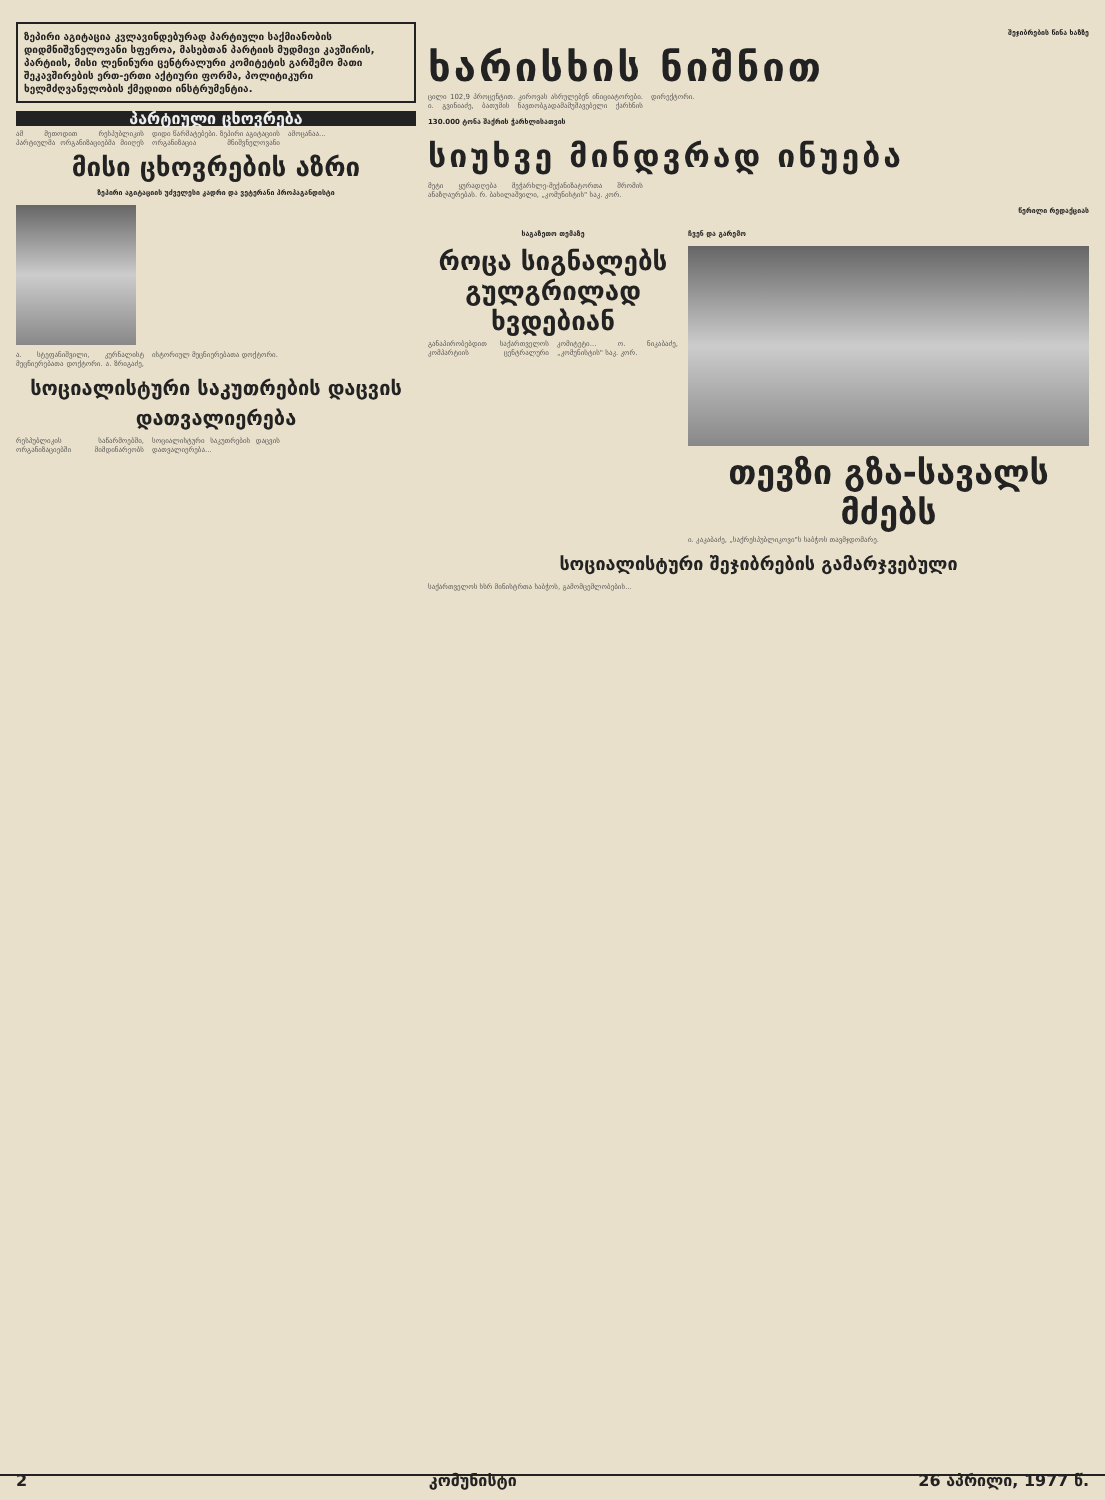ზეპირი აგიტაცია კვლავინდებურად პარტიული საქმიანობის დიდმნიშვნელოვანი სფეროა, მასებთან პარტიის მუდმივი კავშირის, პარტიის, მისი ლენინური ცენტრალური კომიტეტის გარშემო მათი შეკავშირების ერთ-ერთი აქტიური ფორმა, პოლიტიკური ხელმძღვანელობის ქმედითი ინსტრუმენტია.
პარტიული ცხოვრება
ამ მეთოდით რესპუბლიკის პარტიულმა ორგანიზაციებმა მიიღეს დიდი წარმატებები. ზეპირი აგიტაციის ორგანიზაცია მნიშვნელოვანი ამოცანაა...
მისი ცხოვრების აზრი
ზეპირი აგიტაციის უძველესი კადრი და ვეტერანი პროპაგანდისტი
ა. სტეფანიშვილი, კურნალისტ მეცნიერებათა დოქტორი. ა. ზრიგაძე, ისტორიულ მეცნიერებათა დოქტორი.
სოციალისტური საკუთრების დაცვის დათვალიერება
რესპუბლიკის საწარმოებში, ორგანიზაციებში მიმდინარეობს სოციალისტური საკუთრების დაცვის დათვალიერება...
შეჯიბრების წინა ხაზზე
ხარისხის ნიშნით
ცილი 102,9 პროცენტით. კიროვას ასრულებენ ინიციატორები. ი. გვინიაძე, ბათუმის ნავთობგადამამუშავებელი ქარხნის დირექტორი.
130.000 ტონა შაქრის ჭარხლისათვის
სიუხვე მინდვრად ინუება
მეტი ყურადღება მეჭარხლე-მექანიზატორთა შრომის ანაზღაურებას. რ. ბასილაშვილი, „კომუნისტის" საკ. კორ.
წერილი რედაქციას
საგაზეთო თემაზე
როცა სიგნალებს გულგრილად ხვდებიან
განაპირობებდით საქართველოს კომპარტიის ცენტრალური კომიტეტი... ო. ნიკაბაძე, „კომუნისტის" საკ. კორ.
ჩვენ და გარემო
თევზი გზა-სავალს მძებს
ი. კაკაბაძე, „საქრესპუბლიკოვი"ს საბჭოს თავმჯდომარე.
სოციალისტური შეჯიბრების გამარჯვებული
საქართველოს სსრ მინისტრთა საბჭოს, გამომცემლობების...
2 კომუნისტი 26 აპრილი, 1977 წ.